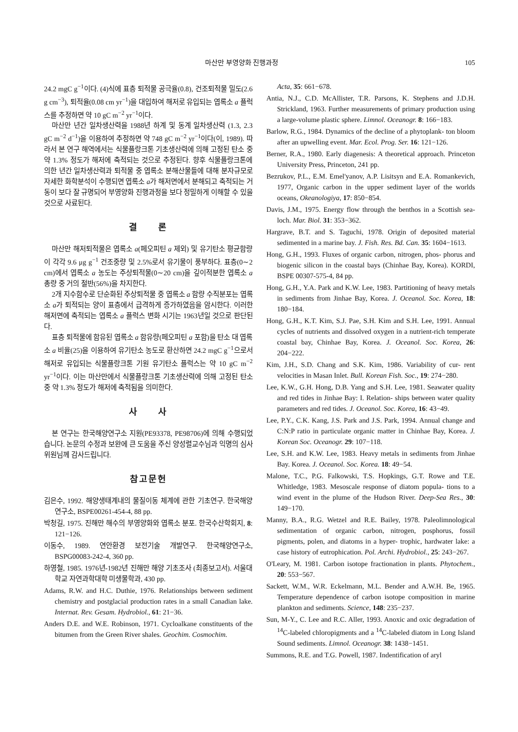마산만 부영양화 진행과정 105
24.2 mgC g<sup>−1</sup>이다. (4)식에 표층 퇴적물 공극율(0.8), 건조퇴적물 밀도(2.6 g cm<sup>−3</sup>), 퇴적율(0.08 cm yr<sup>−1</sup>)을 대입하여 해저로 유입되는 엽록소 a 플럭스를 추정하면 약 10 gC m<sup>−2</sup> yr<sup>−1</sup>이다.
마산만 년간 일차생산력을 1988년 하계 및 동계 일차생산력 (1.3, 2.3 gC m<sup>−2</sup> d<sup>−1</sup>)을 이용하여 추정하면 약 748 gC m<sup>−2</sup> yr<sup>−1</sup>이다(이, 1989). 따라서 본 연구 해역에서는 식물플랑크톤 기초생산력에 의해 고정된 탄소 중 약 1.3% 정도가 해저에 축적되는 것으로 추정된다. 향후 식물플랑크톤에 의한 년간 일차생산력과 퇴적물 중 엽록소 분해산물들에 대해 분자규모로 자세한 화학분석이 수행되면 엽록소 a가 해저면에서 분해되고 축적되는 거동이 보다 잘 규명되어 부영양화 진행과정을 보다 정밀하게 이해할 수 있을 것으로 사료된다.
결 론
마산만 해저퇴적물은 엽록소 a(페오피틴 a 제외) 및 유기탄소 평균함량이 각각 9.6 μg g<sup>−1</sup> 건조중량 및 2.5%로서 유기물이 풍부하다. 표층(0∼2 cm)에서 엽록소 a 농도는 주상퇴적물(0∼20 cm)을 깊이적분한 엽록소 a 총량 중 거의 절반(56%)을 차지한다.
2개 지수함수로 단순화된 주상퇴적물 중 엽록소 a 함량 수직분포는 엽록소 a가 퇴적되는 양이 표층에서 급격하게 증가하였음을 암시한다. 이러한 해저면에 축적되는 엽록소 a 플럭스 변화 시기는 1963년일 것으로 판단된다.
표층 퇴적물에 함유된 엽록소 a 함유량(페오피틴 a 포함)을 탄소 대 엽록소 a 비율(25)을 이용하여 유기탄소 농도로 환산하면 24.2 mgC g<sup>−1</sup>으로서 해저로 유입되는 식물플랑크톤 기원 유기탄소 플럭스는 약 10 gC m<sup>−2</sup> yr<sup>−1</sup>이다. 이는 마산만에서 식물플랑크톤 기초생산력에 의해 고정된 탄소 중 약 1.3% 정도가 해저에 축적됨을 의미한다.
사 사
본 연구는 한국해양연구소 지원(PE93378, PE98706)에 의해 수행되었습니다. 논문의 수정과 보완에 큰 도움을 주신 양성렬교수님과 익명의 심사위원님께 감사드립니다.
참고문헌
김은수, 1992. 해양생태계내의 물질이동 체계에 관한 기초연구. 한국해양연구소, BSPE00261-454-4, 88 pp.
박청길, 1975. 진해만 해수의 부영양화와 엽록소 분포. 한국수산학회지, 8: 121−126.
이동수, 1989. 연안환경 보전기술 개발연구. 한국해양연구소, BSPG00083-242-4, 360 pp.
하영철, 1985. 1976년-1982년 진해만 해양 기초조사 (최종보고서). 서울대학교 자연과학대학 미생물학과, 430 pp.
Adams, R.W. and H.C. Duthie, 1976. Relationships between sediment chemistry and postglacial production rates in a small Canadian lake. Internat. Rev. Gesam. Hydrobiol., 61: 21−36.
Anders D.E. and W.E. Robinson, 1971. Cycloalkane constituents of the bitumen from the Green River shales. Geochim. Cosmochim.
Acta, 35: 661−678.
Antia, N.J., C.D. McAllister, T.R. Parsons, K. Stephens and J.D.H. Strickland, 1963. Further measurements of primary production using a large-volume plastic sphere. Limnol. Oceanogr. 8: 166−183.
Barlow, R.G., 1984. Dynamics of the decline of a phytoplank- ton bloom after an upwelling event. Mar. Ecol. Prog. Ser. 16: 121−126.
Berner, R.A., 1980. Early diagenesis: A theoretical approach. Princeton University Press, Princeton, 241 pp.
Bezrukov, P.L., E.M. Emel'yanov, A.P. Lisitsyn and E.A. Romankevich, 1977, Organic carbon in the upper sediment layer of the worlds oceans, Okeanologiya, 17: 850−854.
Davis, J.M., 1975. Energy flow through the benthos in a Scottish sea-loch. Mar. Biol. 31: 353−362.
Hargrave, B.T. and S. Taguchi, 1978. Origin of deposited material sedimented in a marine bay. J. Fish. Res. Bd. Can. 35: 1604−1613.
Hong, G.H., 1993. Fluxes of organic carbon, nitrogen, phos- phorus and biogenic silicon in the coastal bays (Chinhae Bay, Korea). KORDI, BSPE 00307-575-4, 84 pp.
Hong, G.H., Y.A. Park and K.W. Lee, 1983. Partitioning of heavy metals in sediments from Jinhae Bay, Korea. J. Oceanol. Soc. Korea, 18: 180−184.
Hong, G.H., K.T. Kim, S.J. Pae, S.H. Kim and S.H. Lee, 1991. Annual cycles of nutrients and dissolved oxygen in a nutrient-rich temperate coastal bay, Chinhae Bay, Korea. J. Oceanol. Soc. Korea, 26: 204−222.
Kim, J.H., S.D. Chang and S.K. Kim, 1986. Variability of cur- rent velocities in Masan Inlet. Bull. Korean Fish. Soc., 19: 274−280.
Lee, K.W., G.H. Hong, D.B. Yang and S.H. Lee, 1981. Seawater quality and red tides in Jinhae Bay: I. Relation- ships between water quality parameters and red tides. J. Oceanol. Soc. Korea, 16: 43−49.
Lee, P.Y., C.K. Kang, J.S. Park and J.S. Park, 1994. Annual change and C:N:P ratio in particulate organic matter in Chinhae Bay, Korea. J. Korean Soc. Oceanogr. 29: 107−118.
Lee, S.H. and K.W. Lee, 1983. Heavy metals in sediments from Jinhae Bay. Korea. J. Oceanol. Soc. Korea. 18: 49−54.
Malone, T.C., P.G. Falkowski, T.S. Hopkings, G.T. Rowe and T.E. Whitledge, 1983. Mesoscale response of diatom popula- tions to a wind event in the plume of the Hudson River. Deep-Sea Res., 30: 149−170.
Manny, B.A., R.G. Wetzel and R.E. Bailey, 1978. Paleolimnological sedimentation of organic carbon, nitrogen, posphorus, fossil pigments, polen, and diatoms in a hyper- trophic, hardwater lake: a case history of eutrophication. Pol. Archi. Hydrobiol., 25: 243−267.
O'Leary, M. 1981. Carbon isotope fractionation in plants. Phytochem., 20: 553−567.
Sackett, W.M., W.R. Eckelmann, M.L. Bender and A.W.H. Be, 1965. Temperature dependence of carbon isotope composition in marine plankton and sediments. Science, 148: 235−237.
Sun, M-Y., C. Lee and R.C. Aller, 1993. Anoxic and oxic degradation of <sup>14</sup>C-labeled chloropigments and a <sup>14</sup>C-labeled diatom in Long Island Sound sediments. Limnol. Oceanogr. 38: 1438−1451.
Summons, R.E. and T.G. Powell, 1987. Indentification of aryl